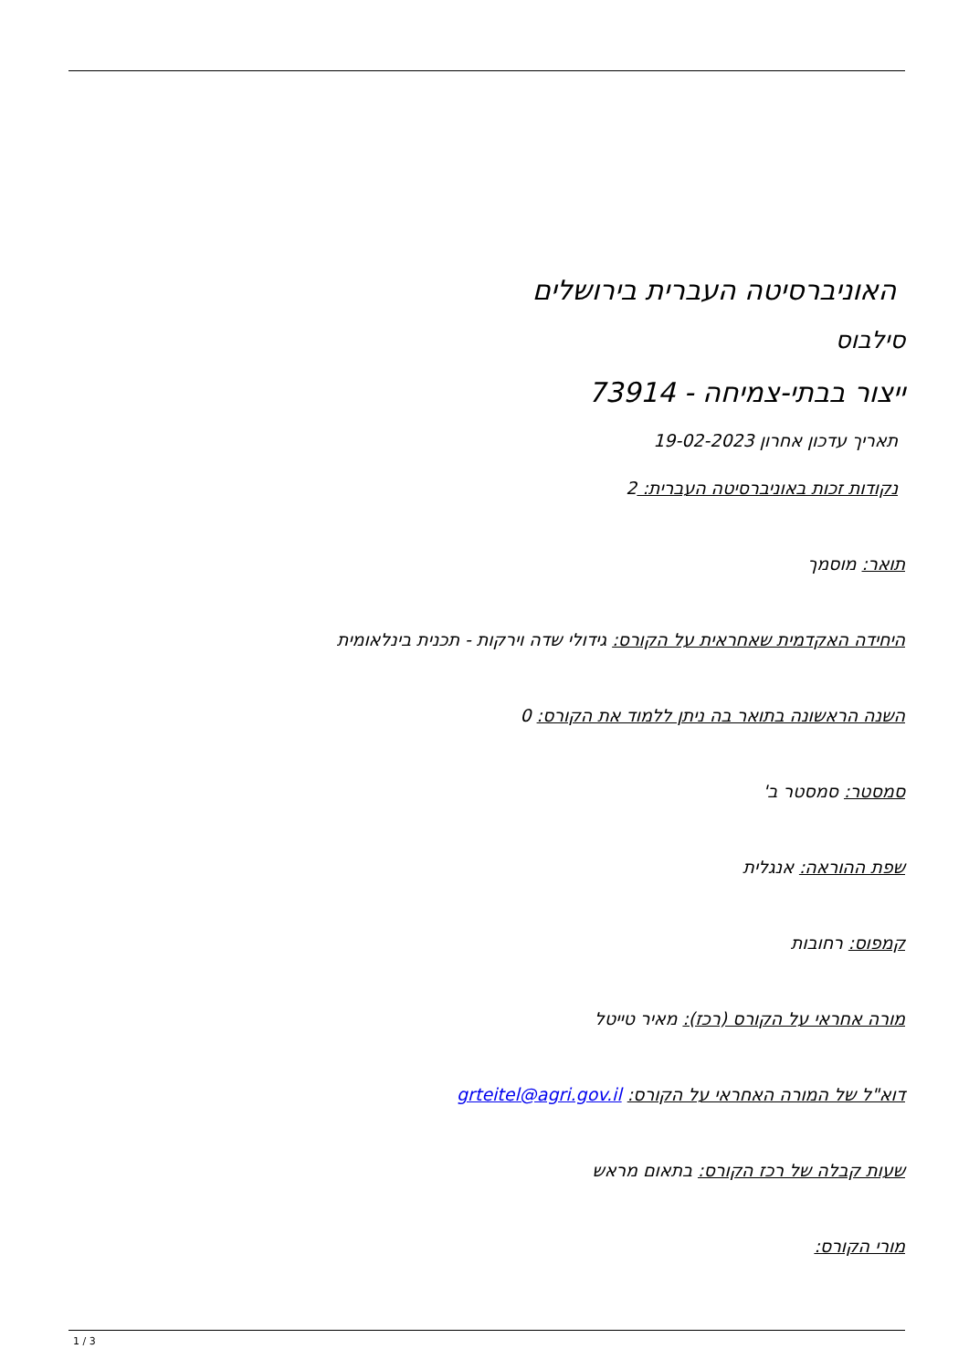האוניברסיטה העברית בירושלים
סילבוס
ייצור בבתי-צמיחה - 73914
תאריך עדכון אחרון 19-02-2023
נקודות זכות באוניברסיטה העברית: 2
תואר: מוסמך
היחידה האקדמית שאחראית על הקורס: גידולי שדה וירקות - תכנית בינלאומית
השנה הראשונה בתואר בה ניתן ללמוד את הקורס: 0
סמסטר: סמסטר ב'
שפת ההוראה: אנגלית
קמפוס: רחובות
מורה אחראי על הקורס (רכז): מאיר טייטל
דוא"ל של המורה האחראי על הקורס: grteitel@agri.gov.il
שעות קבלה של רכז הקורס: בתאום מראש
מורי הקורס:
1 / 3